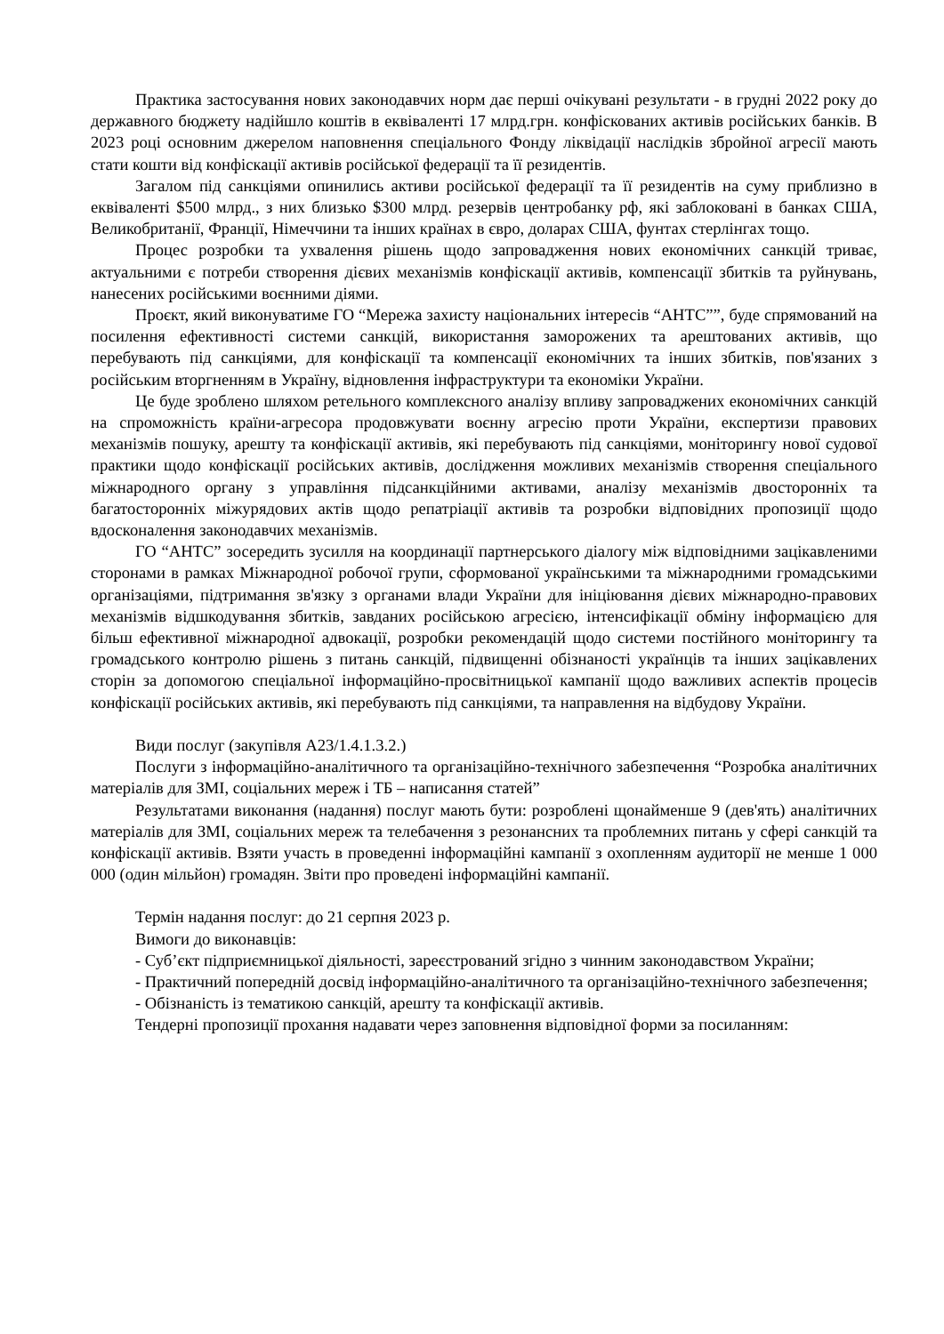Практика застосування нових законодавчих норм дає перші очікувані результати - в грудні 2022 року до державного бюджету надійшло коштів в еквіваленті 17 млрд.грн. конфіскованих активів російських банків. В 2023 році основним джерелом наповнення спеціального Фонду ліквідації наслідків збройної агресії мають стати кошти від конфіскації активів російської федерації та її резидентів.
Загалом під санкціями опинились активи російської федерації та її резидентів на суму приблизно в еквіваленті $500 млрд., з них близько $300 млрд. резервів центробанку рф, які заблоковані в банках США, Великобританії, Франції, Німеччини та інших країнах в євро, доларах США, фунтах стерлінгах тощо.
Процес розробки та ухвалення рішень щодо запровадження нових економічних санкцій триває, актуальними є потреби створення дієвих механізмів конфіскації активів, компенсації збитків та руйнувань, нанесених російськими воєнними діями.
Проєкт, який виконуватиме ГО “Мережа захисту національних інтересів “АНТС””, буде спрямований на посилення ефективності системи санкцій, використання заморожених та арештованих активів, що перебувають під санкціями, для конфіскації та компенсації економічних та інших збитків, пов'язаних з російським вторгненням в Україну, відновлення інфраструктури та економіки України.
Це буде зроблено шляхом ретельного комплексного аналізу впливу запроваджених економічних санкцій на спроможність країни-агресора продовжувати воєнну агресію проти України, експертизи правових механізмів пошуку, арешту та конфіскації активів, які перебувають під санкціями, моніторингу нової судової практики щодо конфіскації російських активів, дослідження можливих механізмів створення спеціального міжнародного органу з управління підсанкційними активами, аналізу механізмів двосторонніх та багатосторонніх міжурядових актів щодо репатріації активів та розробки відповідних пропозиції щодо вдосконалення законодавчих механізмів.
ГО “АНТС” зосередить зусилля на координації партнерського діалогу між відповідними зацікавленими сторонами в рамках Міжнародної робочої групи, сформованої українськими та міжнародними громадськими організаціями, підтримання зв'язку з органами влади України для ініціювання дієвих міжнародно-правових механізмів відшкодування збитків, завданих російською агресією, інтенсифікації обміну інформацією для більш ефективної міжнародної адвокації, розробки рекомендацій щодо системи постійного моніторингу та громадського контролю рішень з питань санкцій, підвищенні обізнаності українців та інших зацікавлених сторін за допомогою спеціальної інформаційно-просвітницької кампанії щодо важливих аспектів процесів конфіскації російських активів, які перебувають під санкціями, та направлення на відбудову України.
Види послуг (закупівля A23/1.4.1.3.2.)
Послуги з інформаційно-аналітичного та організаційно-технічного забезпечення “Розробка аналітичних матеріалів для ЗМІ, соціальних мереж і ТБ – написання статей”
Результатами виконання (надання) послуг мають бути: розроблені щонайменше 9 (дев'ять) аналітичних матеріалів для ЗМІ, соціальних мереж та телебачення з резонансних та проблемних питань у сфері санкцій та конфіскації активів. Взяти участь в проведенні інформаційні кампанії з охопленням аудиторії не менше 1 000 000 (один мільйон) громадян. Звіти про проведені інформаційні кампанії.
Термін надання послуг: до 21 серпня 2023 р.
Вимоги до виконавців:
- Суб’єкт підприємницької діяльності, зареєстрований згідно з чинним законодавством України;
- Практичний попередній досвід інформаційно-аналітичного та організаційно-технічного забезпечення;
- Обізнаність із тематикою санкцій, арешту та конфіскації активів.
Тендерні пропозиції прохання надавати через заповнення відповідної форми за посиланням: